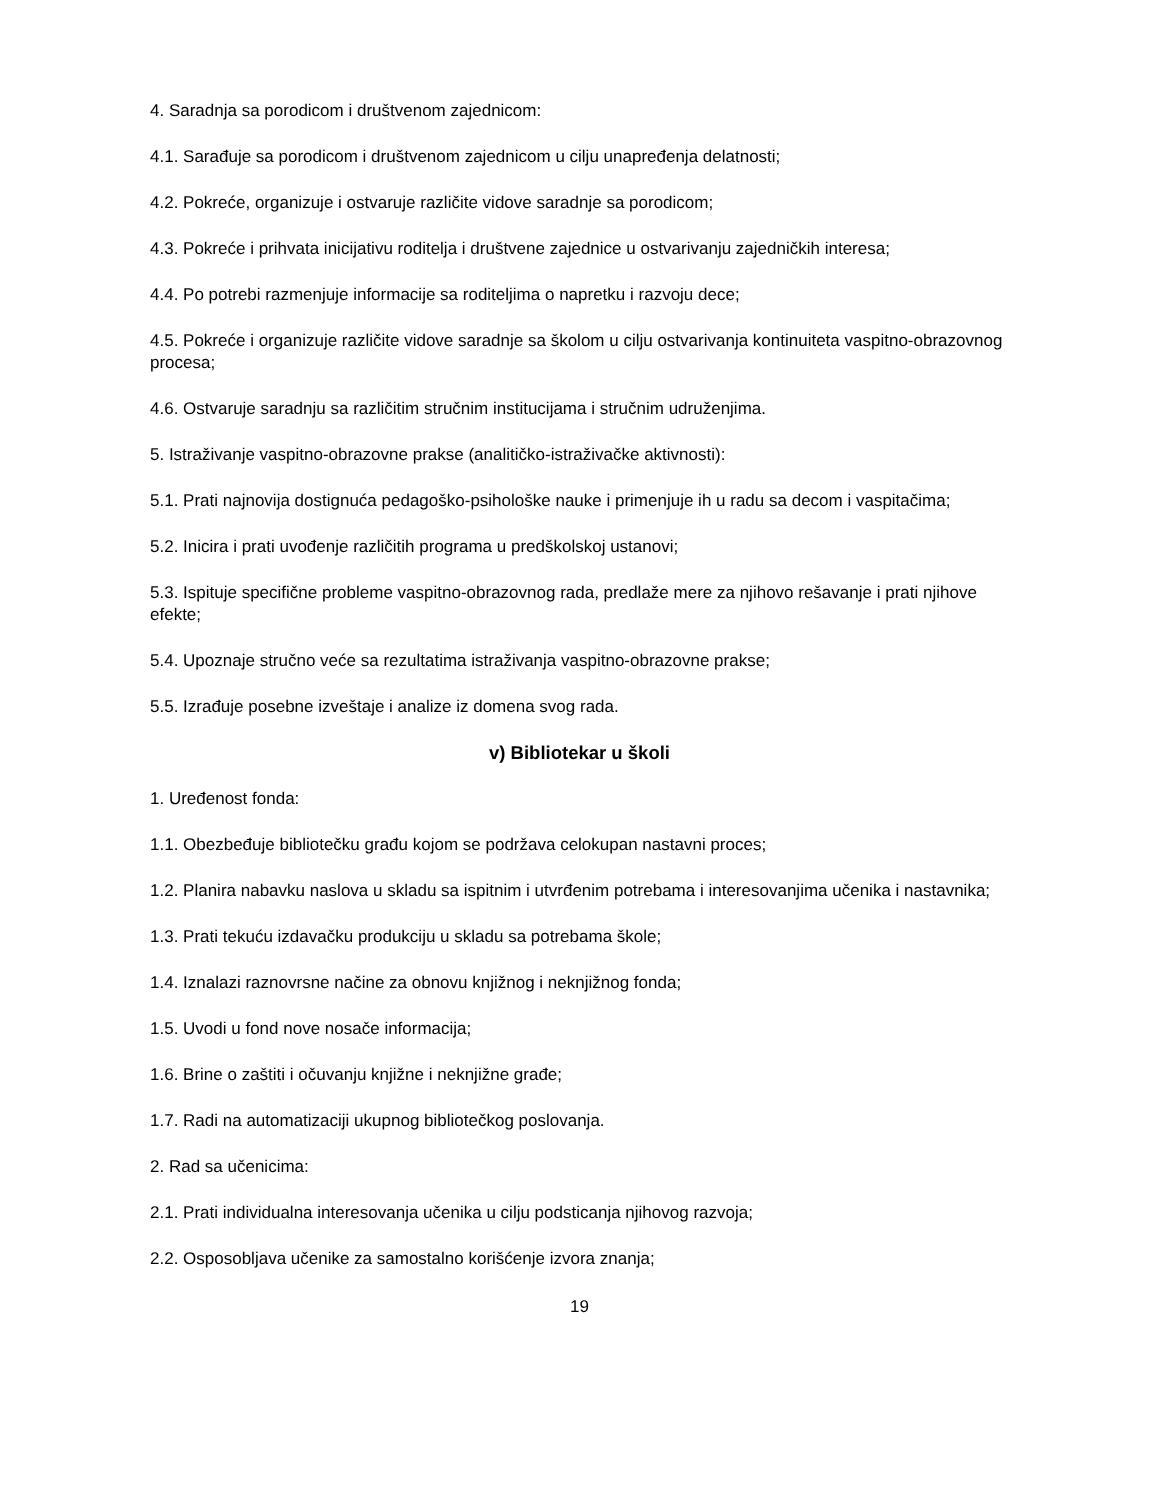4. Saradnja sa porodicom i društvenom zajednicom:
4.1. Sarađuje sa porodicom i društvenom zajednicom u cilju unapređenja delatnosti;
4.2. Pokreće, organizuje i ostvaruje različite vidove saradnje sa porodicom;
4.3. Pokreće i prihvata inicijativu roditelja i društvene zajednice u ostvarivanju zajedničkih interesa;
4.4. Po potrebi razmenjuje informacije sa roditeljima o napretku i razvoju dece;
4.5. Pokreće i organizuje različite vidove saradnje sa školom u cilju ostvarivanja kontinuiteta vaspitno-obrazovnog procesa;
4.6. Ostvaruje saradnju sa različitim stručnim institucijama i stručnim udruženjima.
5. Istraživanje vaspitno-obrazovne prakse (analitičko-istraživačke aktivnosti):
5.1. Prati najnovija dostignuća pedagoško-psihološke nauke i primenjuje ih u radu sa decom i vaspitačima;
5.2. Inicira i prati uvođenje različitih programa u predškolskoj ustanovi;
5.3. Ispituje specifične probleme vaspitno-obrazovnog rada, predlaže mere za njihovo rešavanje i prati njihove efekte;
5.4. Upoznaje stručno veće sa rezultatima istraživanja vaspitno-obrazovne prakse;
5.5. Izrađuje posebne izveštaje i analize iz domena svog rada.
v) Bibliotekar u školi
1. Uređenost fonda:
1.1. Obezbeđuje bibliotečku građu kojom se podržava celokupan nastavni proces;
1.2. Planira nabavku naslova u skladu sa ispitnim i utvrđenim potrebama i interesovanjima učenika i nastavnika;
1.3. Prati tekuću izdavačku produkciju u skladu sa potrebama škole;
1.4. Iznalazi raznovrsne načine za obnovu knjižnog i neknjižnog fonda;
1.5. Uvodi u fond nove nosače informacija;
1.6. Brine o zaštiti i očuvanju knjižne i neknjižne građe;
1.7. Radi na automatizaciji ukupnog bibliotečkog poslovanja.
2. Rad sa učenicima:
2.1. Prati individualna interesovanja učenika u cilju podsticanja njihovog razvoja;
2.2. Osposobljava učenike za samostalno korišćenje izvora znanja;
19